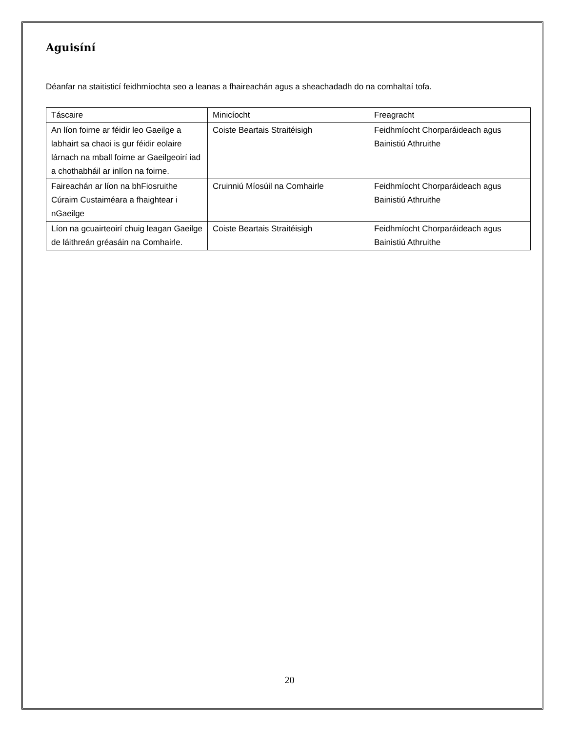Aguisíní
Déanfar na staitisticí feidhmíochta seo a leanas a fhaireachán agus a sheachadadh do na comhaltaí tofa.
| Táscaire | Minicíocht | Freagracht |
| An líon foirne ar féidir leo Gaeilge a labhairt sa chaoi is gur féidir eolaire lárnach na mball foirne ar Gaeilgeoirí iad a chothabháil ar inlíon na foirne. | Coiste Beartais Straitéisigh | Feidhmíocht Chorparáideach agus Bainistiú Athruithe |
| Faireachán ar líon na bhFiosruithe Cúraim Custaiméara a fhaightear i nGaeilge | Cruinniú Míosúil na Comhairle | Feidhmíocht Chorparáideach agus Bainistiú Athruithe |
| Líon na gcuairteoirí chuig leagan Gaeilge de láithreán gréasáin na Comhairle. | Coiste Beartais Straitéisigh | Feidhmíocht Chorparáideach agus Bainistiú Athruithe |
20